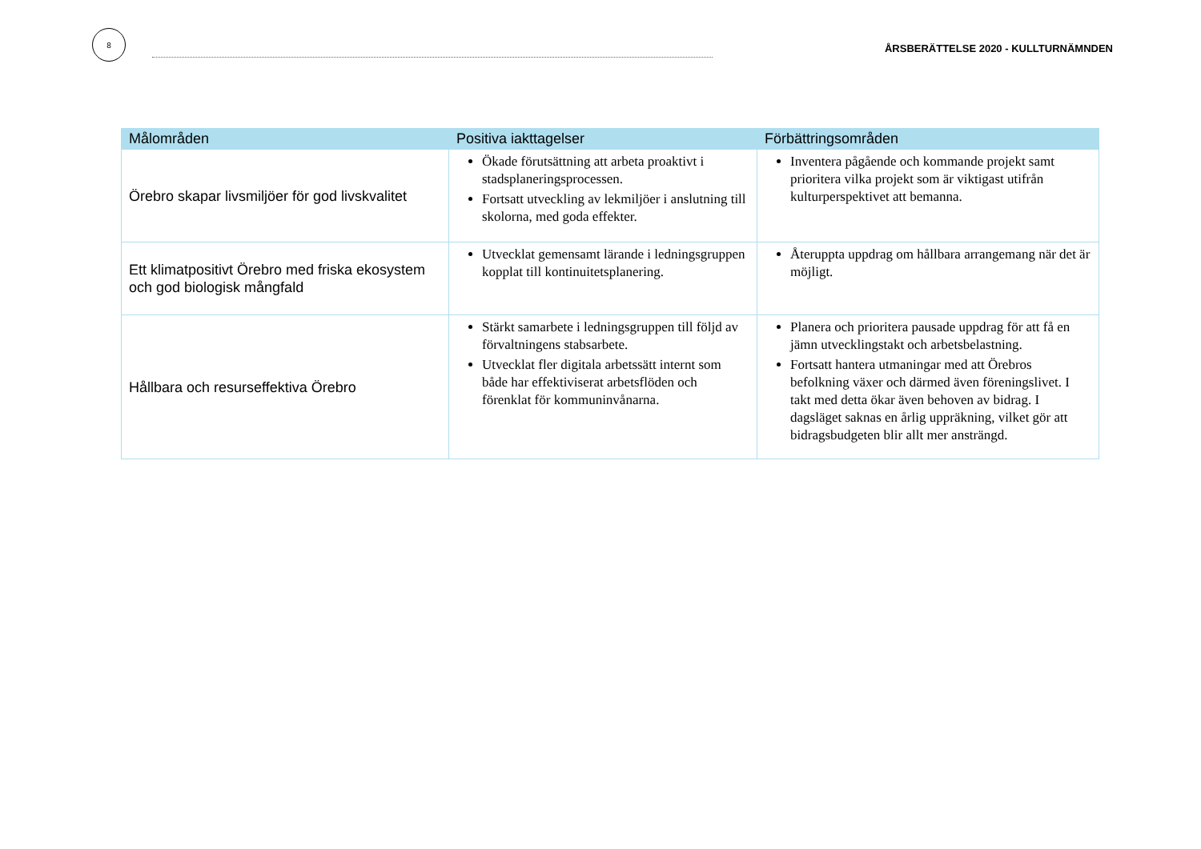8
ÅRSBERÄTTELSE 2020 - KULLTURNÄMNDEN
| Målområden | Positiva iakttagelser | Förbättringsområden |
| --- | --- | --- |
| Örebro skapar livsmiljöer för god livskvalitet | Ökade förutsättning att arbeta proaktivt i stadsplaneringsprocessen. Fortsatt utveckling av lekmiljöer i anslutning till skolorna, med goda effekter. | Inventera pågående och kommande projekt samt prioritera vilka projekt som är viktigast utifrån kulturperspektivet att bemanna. |
| Ett klimatpositivt Örebro med friska ekosystem och god biologisk mångfald | Utvecklat gemensamt lärande i ledningsgruppen kopplat till kontinuitetsplanering. | Återuppta uppdrag om hållbara arrangemang när det är möjligt. |
| Hållbara och resurseffektiva Örebro | Stärkt samarbete i ledningsgruppen till följd av förvaltningens stabsarbete. Utvecklat fler digitala arbetssätt internt som både har effektiviserat arbetsflöden och förenklat för kommuninvånarna. | Planera och prioritera pausade uppdrag för att få en jämn utvecklingstakt och arbetsbelastning. Fortsatt hantera utmaningar med att Örebros befolkning växer och därmed även föreningslivet. I takt med detta ökar även behoven av bidrag. I dagsläget saknas en årlig uppräkning, vilket gör att bidragsbudgeten blir allt mer ansträngd. |